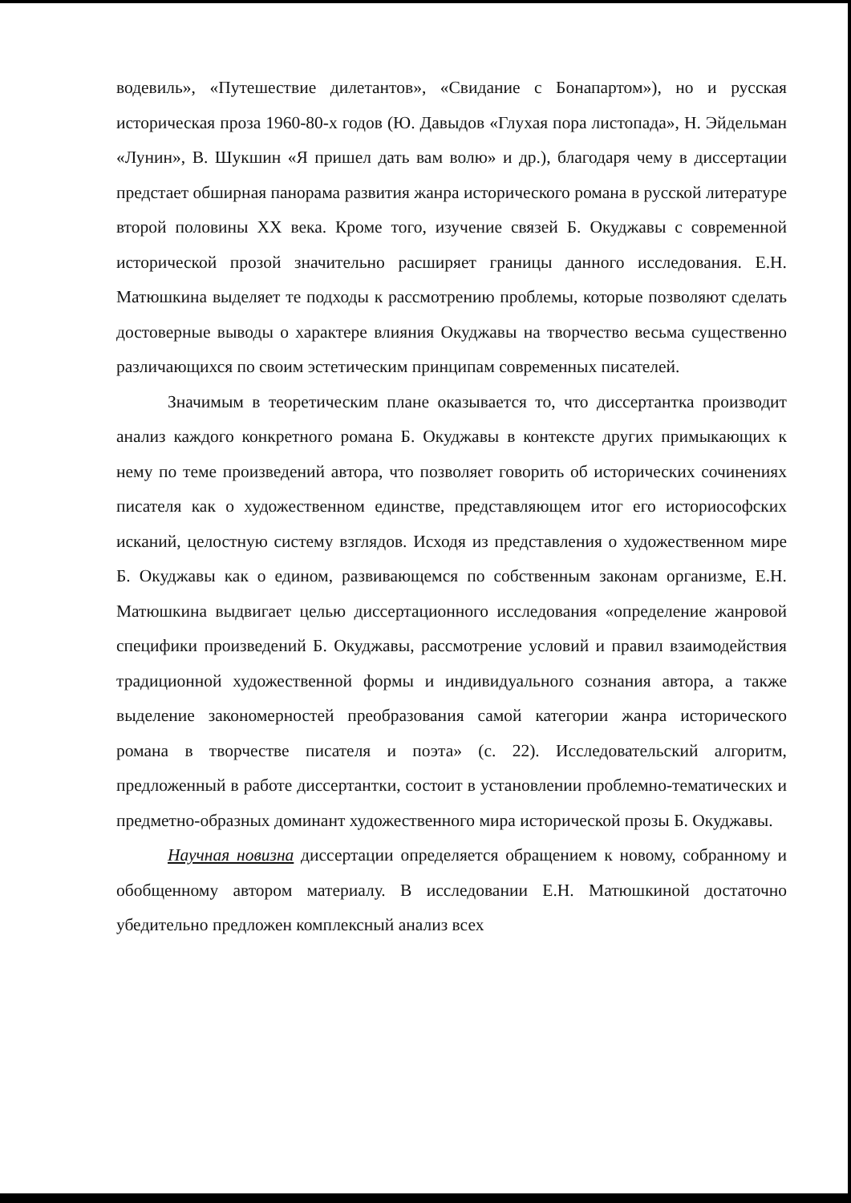водевиль», «Путешествие дилетантов», «Свидание с Бонапартом»), но и русская историческая проза 1960-80-х годов (Ю. Давыдов «Глухая пора листопада», Н. Эйдельман «Лунин», В. Шукшин «Я пришел дать вам волю» и др.), благодаря чему в диссертации предстает обширная панорама развития жанра исторического романа в русской литературе второй половины XX века. Кроме того, изучение связей Б. Окуджавы с современной исторической прозой значительно расширяет границы данного исследования. Е.Н. Матюшкина выделяет те подходы к рассмотрению проблемы, которые позволяют сделать достоверные выводы о характере влияния Окуджавы на творчество весьма существенно различающихся по своим эстетическим принципам современных писателей.
Значимым в теоретическим плане оказывается то, что диссертантка производит анализ каждого конкретного романа Б. Окуджавы в контексте других примыкающих к нему по теме произведений автора, что позволяет говорить об исторических сочинениях писателя как о художественном единстве, представляющем итог его историософских исканий, целостную систему взглядов. Исходя из представления о художественном мире Б. Окуджавы как о едином, развивающемся по собственным законам организме, Е.Н. Матюшкина выдвигает целью диссертационного исследования «определение жанровой специфики произведений Б. Окуджавы, рассмотрение условий и правил взаимодействия традиционной художественной формы и индивидуального сознания автора, а также выделение закономерностей преобразования самой категории жанра исторического романа в творчестве писателя и поэта» (с. 22). Исследовательский алгоритм, предложенный в работе диссертантки, состоит в установлении проблемно-тематических и предметно-образных доминант художественного мира исторической прозы Б. Окуджавы.
Научная новизна диссертации определяется обращением к новому, собранному и обобщенному автором материалу. В исследовании Е.Н. Матюшкиной достаточно убедительно предложен комплексный анализ всех